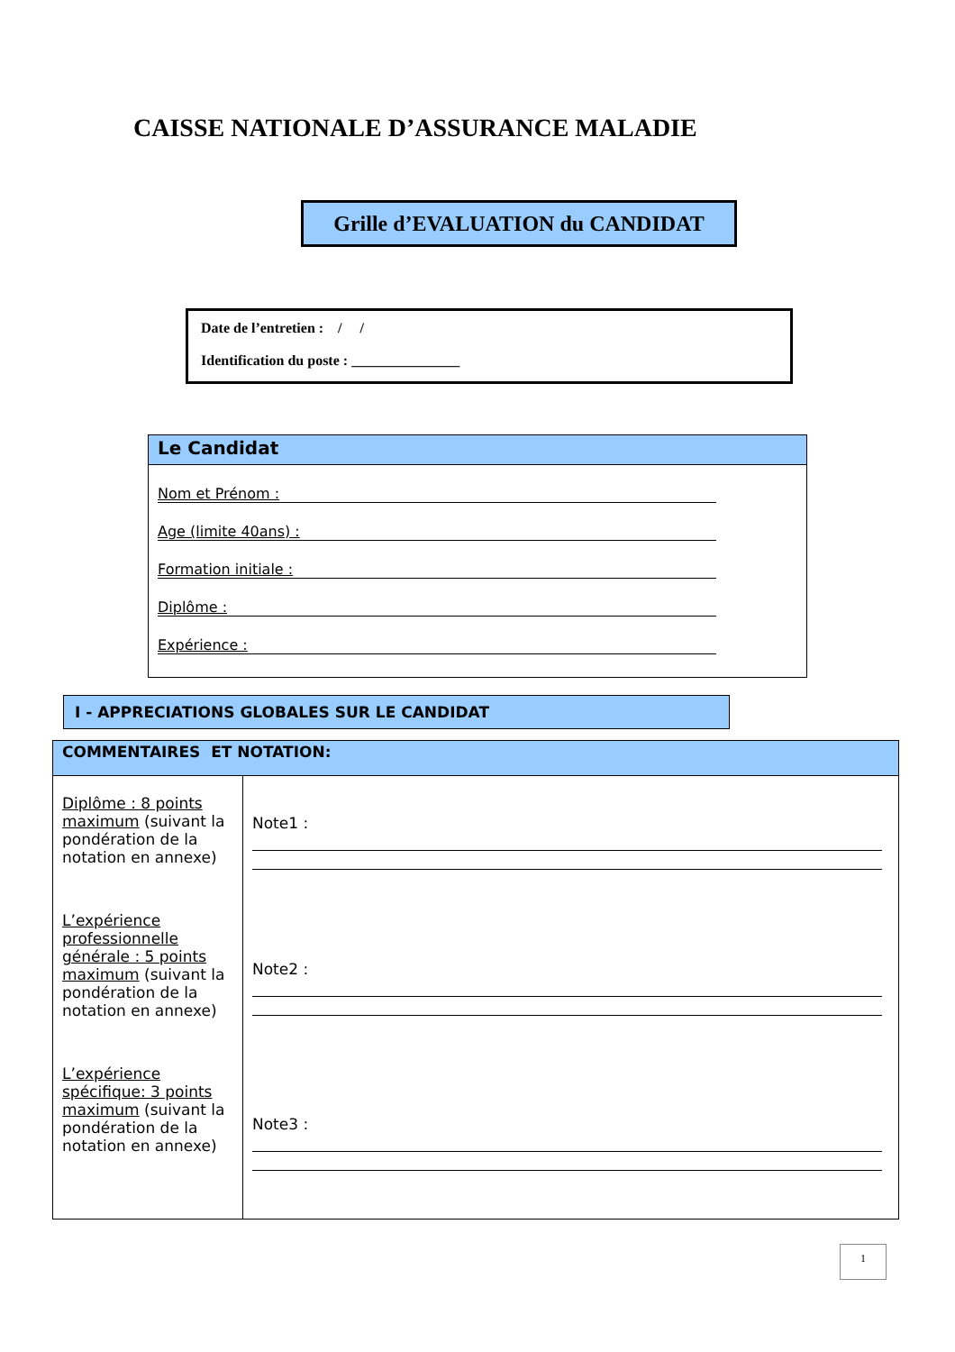CAISSE NATIONALE D’ASSURANCE MALADIE
Grille d’EVALUATION du CANDIDAT
Date de l’entretien : / /
Identification du poste : _______________
Le Candidat
Nom et Prénom :
Age (limite 40ans) :
Formation initiale :
Diplôme :
Expérience :
I - APPRECIATIONS GLOBALES SUR LE CANDIDAT
| COMMENTAIRES ET NOTATION: | |
| --- | --- |
| Diplôme : 8 points maximum (suivant la pondération de la notation en annexe) L’expérience professionnelle générale : 5 points maximum (suivant la pondération de la notation en annexe) L’expérience spécifique: 3 points maximum (suivant la pondération de la notation en annexe) | Note1 : Note2 : Note3 : |
1